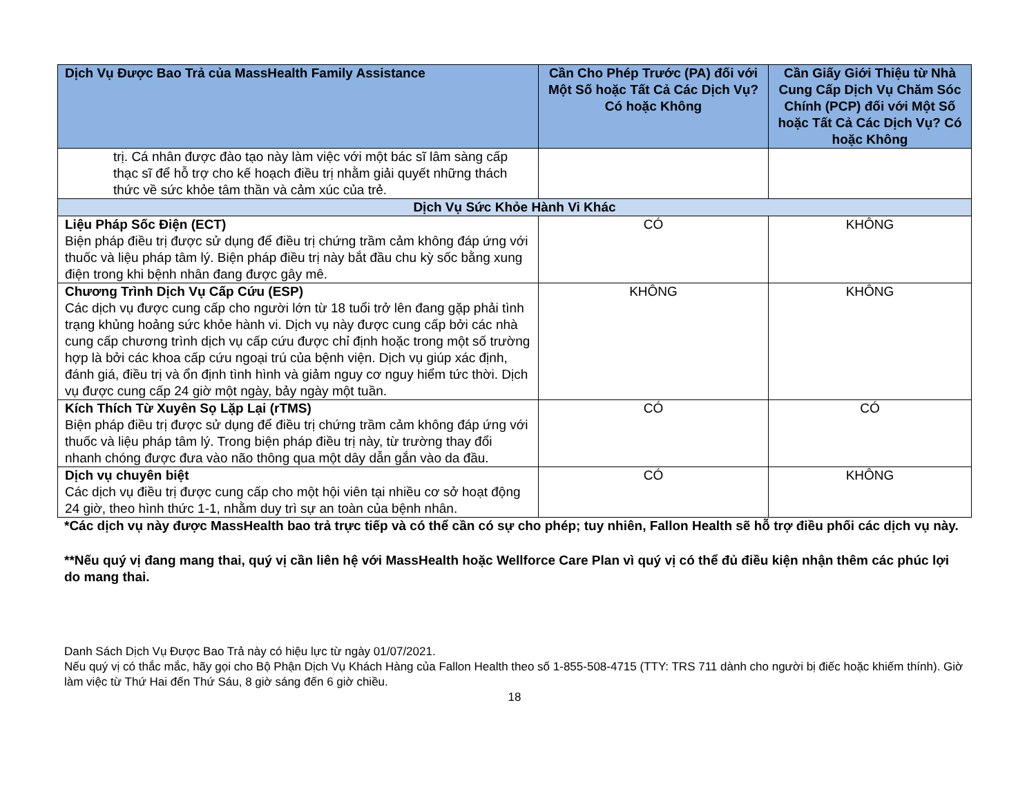| Dịch Vụ Được Bao Trả của MassHealth Family Assistance | Cần Cho Phép Trước (PA) đối với Một Số hoặc Tất Cả Các Dịch Vụ? Có hoặc Không | Cần Giấy Giới Thiệu từ Nhà Cung Cấp Dịch Vụ Chăm Sóc Chính (PCP) đối với Một Số hoặc Tất Cả Các Dịch Vụ? Có hoặc Không |
| --- | --- | --- |
| trị. Cá nhân được đào tạo này làm việc với một bác sĩ lâm sàng cấp thạc sĩ để hỗ trợ cho kế hoạch điều trị nhằm giải quyết những thách thức về sức khỏe tâm thần và cảm xúc của trẻ. | | |
| Dịch Vụ Sức Khỏe Hành Vi Khác | | |
| Liệu Pháp Sốc Điện (ECT) Biện pháp điều trị được sử dụng để điều trị chứng trầm cảm không đáp ứng với thuốc và liệu pháp tâm lý. Biện pháp điều trị này bắt đầu chu kỳ sốc bằng xung điện trong khi bệnh nhân đang được gây mê. | CÓ | KHÔNG |
| Chương Trình Dịch Vụ Cấp Cứu (ESP) Các dịch vụ được cung cấp cho người lớn từ 18 tuổi trở lên đang gặp phải tình trạng khủng hoảng sức khỏe hành vi. Dịch vụ này được cung cấp bởi các nhà cung cấp chương trình dịch vụ cấp cứu được chỉ định hoặc trong một số trường hợp là bởi các khoa cấp cứu ngoại trú của bệnh viện. Dịch vụ giúp xác định, đánh giá, điều trị và ổn định tình hình và giảm nguy cơ nguy hiểm tức thời. Dịch vụ được cung cấp 24 giờ một ngày, bảy ngày một tuần. | KHÔNG | KHÔNG |
| Kích Thích Từ Xuyên Sọ Lặp Lại (rTMS) Biện pháp điều trị được sử dụng để điều trị chứng trầm cảm không đáp ứng với thuốc và liệu pháp tâm lý. Trong biện pháp điều trị này, từ trường thay đổi nhanh chóng được đưa vào não thông qua một dây dẫn gắn vào da đầu. | CÓ | CÓ |
| Dịch vụ chuyên biệt Các dịch vụ điều trị được cung cấp cho một hội viên tại nhiều cơ sở hoạt động 24 giờ, theo hình thức 1-1, nhằm duy trì sự an toàn của bệnh nhân. | CÓ | KHÔNG |
*Các dịch vụ này được MassHealth bao trả trực tiếp và có thể cần có sự cho phép; tuy nhiên, Fallon Health sẽ hỗ trợ điều phối các dịch vụ này.
**Nếu quý vị đang mang thai, quý vị cần liên hệ với MassHealth hoặc Wellforce Care Plan vì quý vị có thể đủ điều kiện nhận thêm các phúc lợi do mang thai.
Danh Sách Dịch Vụ Được Bao Trả này có hiệu lực từ ngày 01/07/2021.
Nếu quý vị có thắc mắc, hãy gọi cho Bộ Phận Dịch Vụ Khách Hàng của Fallon Health theo số 1-855-508-4715 (TTY: TRS 711 dành cho người bị điếc hoặc khiếm thính). Giờ làm việc từ Thứ Hai đến Thứ Sáu, 8 giờ sáng đến 6 giờ chiều.
18